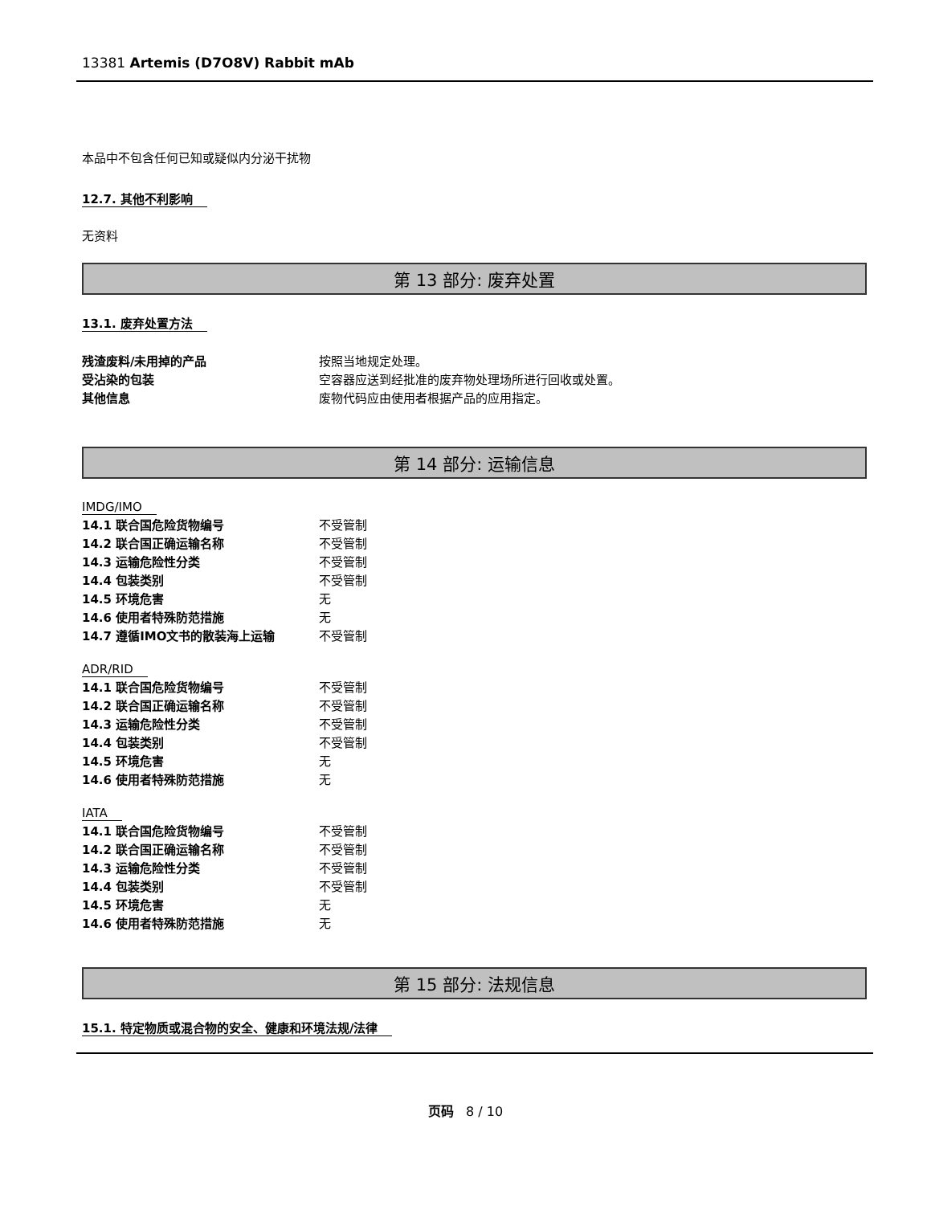13381 Artemis (D7O8V) Rabbit mAb
本品中不包含任何已知或疑似内分泌干扰物
12.7. 其他不利影响
无资料
第 13 部分: 废弃处置
13.1. 废弃处置方法
| 残渣废料/未用掉的产品 | 按照当地规定处理。 |
| 受沾染的包装 | 空容器应送到经批准的废弃物处理场所进行回收或处置。 |
| 其他信息 | 废物代码应由使用者根据产品的应用指定。 |
第 14 部分: 运输信息
IMDG/IMO
| 14.1 联合国危险货物编号 | 不受管制 |
| 14.2 联合国正确运输名称 | 不受管制 |
| 14.3 运输危险性分类 | 不受管制 |
| 14.4 包装类别 | 不受管制 |
| 14.5 环境危害 | 无 |
| 14.6 使用者特殊防范措施 | 无 |
| 14.7 遵循IMO文书的散装海上运输 | 不受管制 |
ADR/RID
| 14.1 联合国危险货物编号 | 不受管制 |
| 14.2 联合国正确运输名称 | 不受管制 |
| 14.3 运输危险性分类 | 不受管制 |
| 14.4 包装类别 | 不受管制 |
| 14.5 环境危害 | 无 |
| 14.6 使用者特殊防范措施 | 无 |
IATA
| 14.1 联合国危险货物编号 | 不受管制 |
| 14.2 联合国正确运输名称 | 不受管制 |
| 14.3 运输危险性分类 | 不受管制 |
| 14.4 包装类别 | 不受管制 |
| 14.5 环境危害 | 无 |
| 14.6 使用者特殊防范措施 | 无 |
第 15 部分: 法规信息
15.1. 特定物质或混合物的安全、健康和环境法规/法律
页码 8 / 10